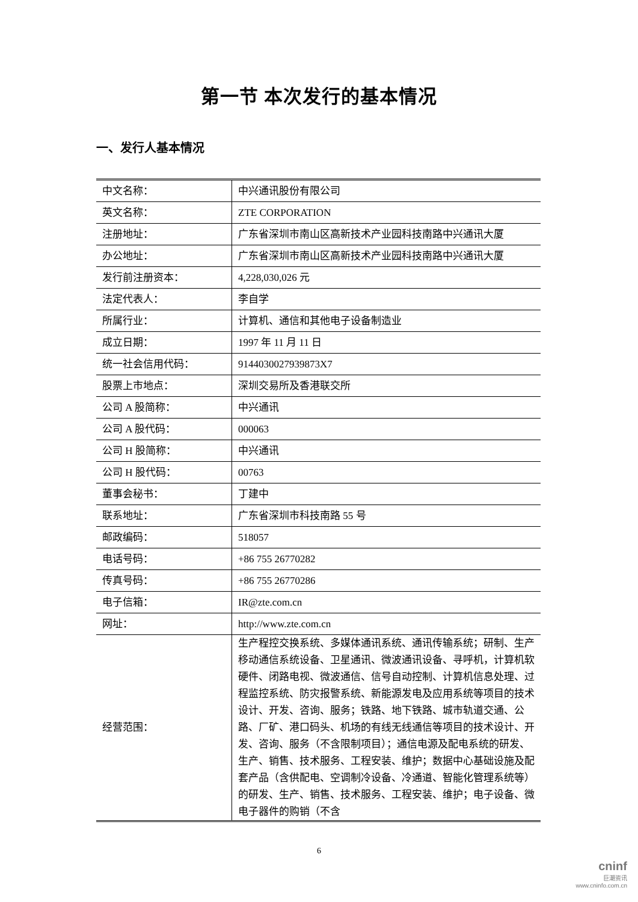第一节 本次发行的基本情况
一、发行人基本情况
| 中文名称： | 中兴通讯股份有限公司 |
| 英文名称： | ZTE CORPORATION |
| 注册地址： | 广东省深圳市南山区高新技术产业园科技南路中兴通讯大厦 |
| 办公地址： | 广东省深圳市南山区高新技术产业园科技南路中兴通讯大厦 |
| 发行前注册资本： | 4,228,030,026 元 |
| 法定代表人： | 李自学 |
| 所属行业： | 计算机、通信和其他电子设备制造业 |
| 成立日期： | 1997 年 11 月 11 日 |
| 统一社会信用代码： | 9144030027939873X7 |
| 股票上市地点： | 深圳交易所及香港联交所 |
| 公司 A 股简称： | 中兴通讯 |
| 公司 A 股代码： | 000063 |
| 公司 H 股简称： | 中兴通讯 |
| 公司 H 股代码： | 00763 |
| 董事会秘书： | 丁建中 |
| 联系地址： | 广东省深圳市科技南路 55 号 |
| 邮政编码： | 518057 |
| 电话号码： | +86 755 26770282 |
| 传真号码： | +86 755 26770286 |
| 电子信箱： | IR@zte.com.cn |
| 网址： | http://www.zte.com.cn |
| 经营范围： | 生产程控交换系统、多媒体通讯系统、通讯传输系统；研制、生产移动通信系统设备、卫星通讯、微波通讯设备、寻呼机，计算机软硬件、闭路电视、微波通信、信号自动控制、计算机信息处理、过程监控系统、防灾报警系统、新能源发电及应用系统等项目的技术设计、开发、咨询、服务；铁路、地下铁路、城市轨道交通、公路、厂矿、港口码头、机场的有线无线通信等项目的技术设计、开发、咨询、服务（不含限制项目）；通信电源及配电系统的研发、生产、销售、技术服务、工程安装、维护；数据中心基础设施及配套产品（含供配电、空调制冷设备、冷通道、智能化管理系统等）的研发、生产、销售、技术服务、工程安装、维护；电子设备、微电子器件的购销（不含 |
6
cninf
巨潮资讯
www.cninfo.com.cn